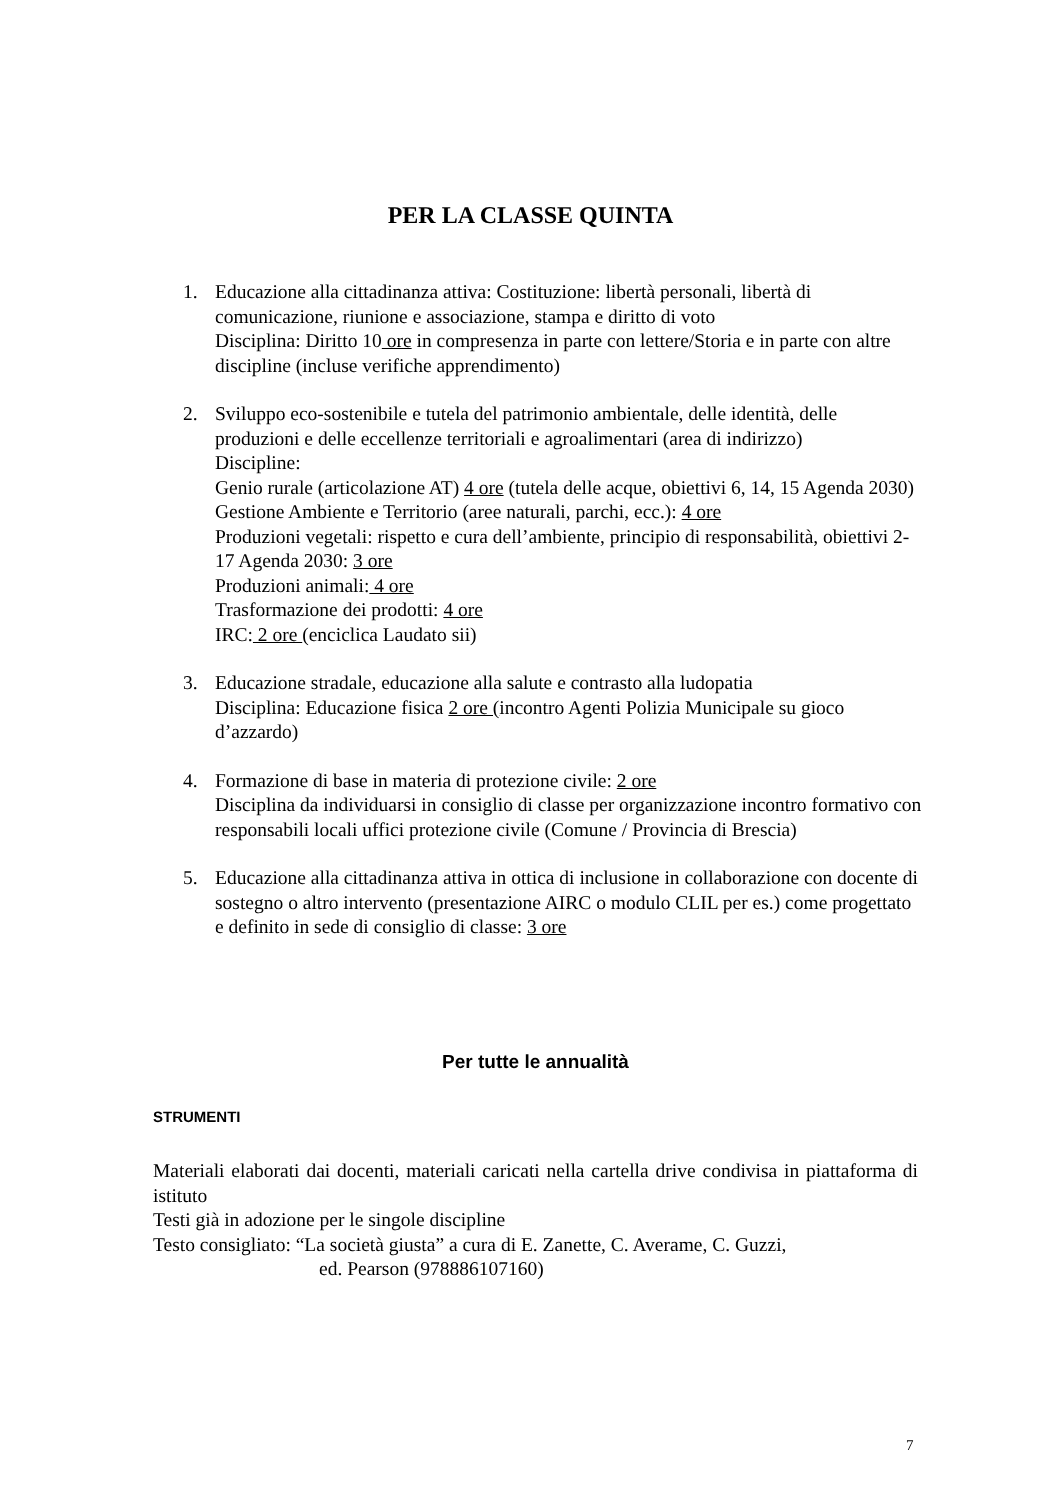PER LA CLASSE QUINTA
1. Educazione alla cittadinanza attiva: Costituzione: libertà personali, libertà di comunicazione, riunione e associazione, stampa e diritto di voto
Disciplina: Diritto 10 ore in compresenza in parte con lettere/Storia e in parte con altre discipline (incluse verifiche apprendimento)
2. Sviluppo eco-sostenibile e tutela del patrimonio ambientale, delle identità, delle produzioni e delle eccellenze territoriali e agroalimentari (area di indirizzo)
Discipline:
Genio rurale (articolazione AT) 4 ore (tutela delle acque, obiettivi 6, 14, 15 Agenda 2030)
Gestione Ambiente e Territorio (aree naturali, parchi, ecc.): 4 ore
Produzioni vegetali: rispetto e cura dell’ambiente, principio di responsabilità, obiettivi 2-17 Agenda 2030: 3 ore
Produzioni animali: 4 ore
Trasformazione dei prodotti: 4 ore
IRC: 2 ore (enciclica Laudato sii)
3. Educazione stradale, educazione alla salute e contrasto alla ludopatia
Disciplina: Educazione fisica 2 ore (incontro Agenti Polizia Municipale su gioco d’azzardo)
4. Formazione di base in materia di protezione civile: 2 ore
Disciplina da individuarsi in consiglio di classe per organizzazione incontro formativo con responsabili locali uffici protezione civile (Comune / Provincia di Brescia)
5. Educazione alla cittadinanza attiva in ottica di inclusione in collaborazione con docente di sostegno o altro intervento (presentazione AIRC o modulo CLIL per es.) come progettato e definito in sede di consiglio di classe: 3 ore
Per tutte le annualità
STRUMENTI
Materiali elaborati dai docenti, materiali caricati nella cartella drive condivisa in piattaforma di istituto
Testi già in adozione per le singole discipline
Testo consigliato: “La società giusta” a cura di E. Zanette, C. Averame, C. Guzzi,
ed. Pearson (978886107160)
7